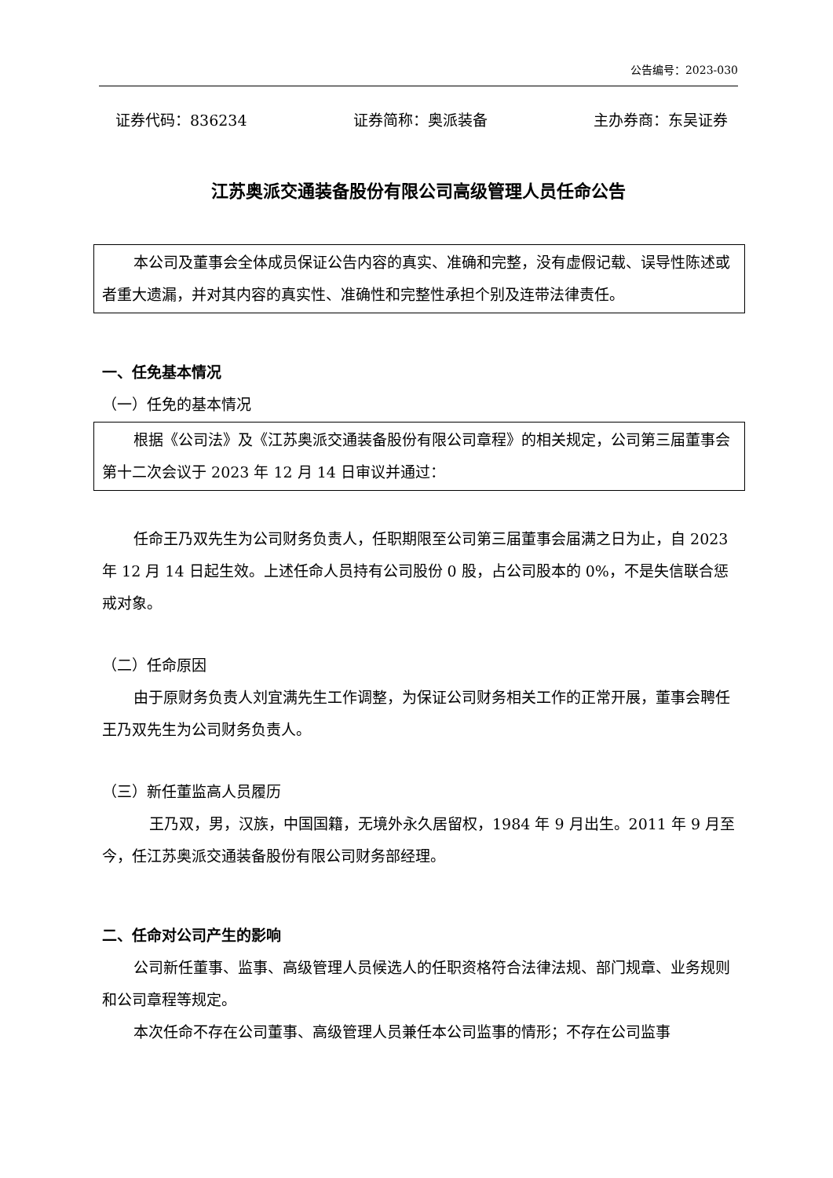公告编号：2023-030
证券代码：836234 证券简称：奥派装备 主办券商：东吴证券
江苏奥派交通装备股份有限公司高级管理人员任命公告
本公司及董事会全体成员保证公告内容的真实、准确和完整，没有虚假记载、误导性陈述或者重大遗漏，并对其内容的真实性、准确性和完整性承担个别及连带法律责任。
一、任免基本情况
（一）任免的基本情况
根据《公司法》及《江苏奥派交通装备股份有限公司章程》的相关规定，公司第三届董事会第十二次会议于 2023 年 12 月 14 日审议并通过：
任命王乃双先生为公司财务负责人，任职期限至公司第三届董事会届满之日为止，自 2023 年 12 月 14 日起生效。上述任命人员持有公司股份 0 股，占公司股本的 0%，不是失信联合惩戒对象。
（二）任命原因
由于原财务负责人刘宜满先生工作调整，为保证公司财务相关工作的正常开展，董事会聘任王乃双先生为公司财务负责人。
（三）新任董监高人员履历
王乃双，男，汉族，中国国籍，无境外永久居留权，1984 年 9 月出生。2011 年 9 月至今，任江苏奥派交通装备股份有限公司财务部经理。
二、任命对公司产生的影响
公司新任董事、监事、高级管理人员候选人的任职资格符合法律法规、部门规章、业务规则和公司章程等规定。
本次任命不存在公司董事、高级管理人员兼任本公司监事的情形；不存在公司监事